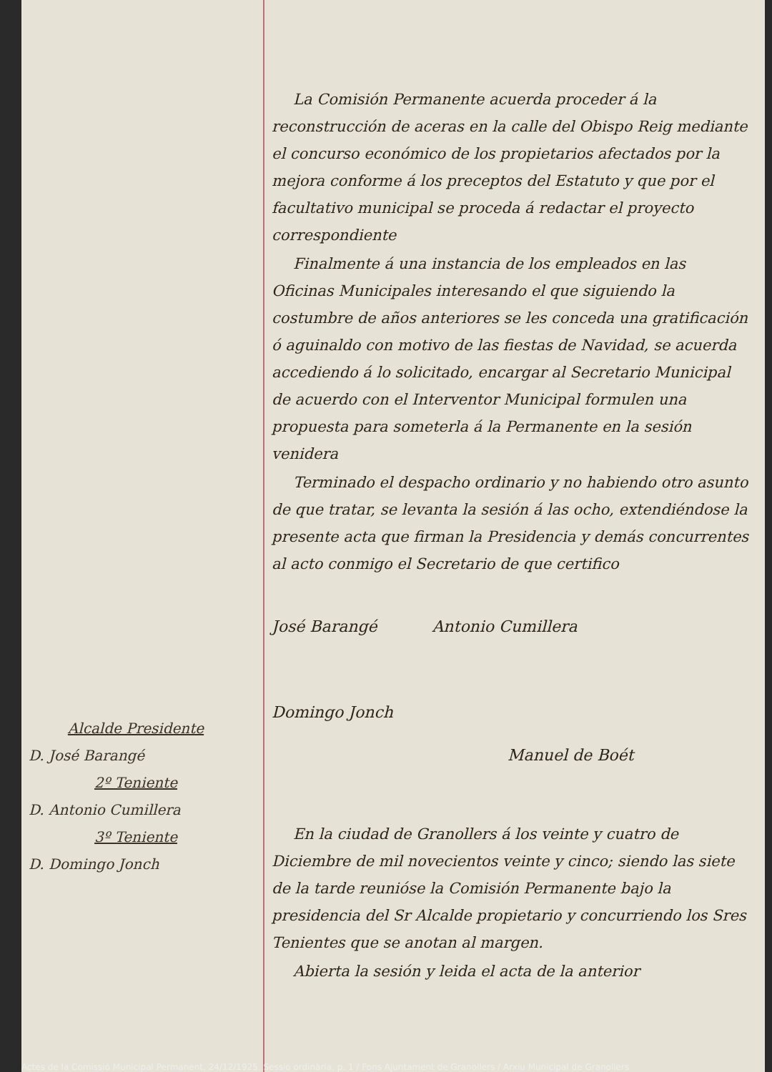Alcalde Presidente
D. José Barangé
2º Teniente
D. Antonio Cumillera
3º Teniente
D. Domingo Jonch
La Comisión Permanente acuerda proceder á la reconstrucción de aceras en la calle del Obispo Reig mediante el concurso económico de los propietarios afectados por la mejora conforme á los preceptos del Estatuto y que por el facultativo municipal se proceda á redactar el proyecto correspondiente
Finalmente á una instancia de los empleados en las Oficinas Municipales interesando el que siguiendo la costumbre de años anteriores se les conceda una gratificación ó aguinaldo con motivo de las fiestas de Navidad, se acuerda accediendo á lo solicitado, encargar al Secretario Municipal de acuerdo con el Interventor Municipal formulen una propuesta para someterla á la Permanente en la sesión venidera
Terminado el despacho ordinario y no habiendo otro asunto de que tratar, se levanta la sesión á las ocho, extendiéndose la presente acta que firman la Presidencia y demás concurrentes al acto conmigo el Secretario de que certifico
José Barangé Antonio Cumillera
Domingo Jonch
Manuel de Boét
En la ciudad de Granollers á los veinte y cuatro de Diciembre de mil novecientos veinte y cinco; siendo las siete de la tarde reunióse la Comisión Permanente bajo la presidencia del Sr Alcalde propietario y concurriendo los Sres Tenientes que se anotan al margen.
Abierta la sesión y leida el acta de la anterior
Actes de la Comissió Municipal Permanent, 24/12/1925. Sessió ordinària, p. 1 / Fons Ajuntament de Granollers / Arxiu Municipal de Granollers